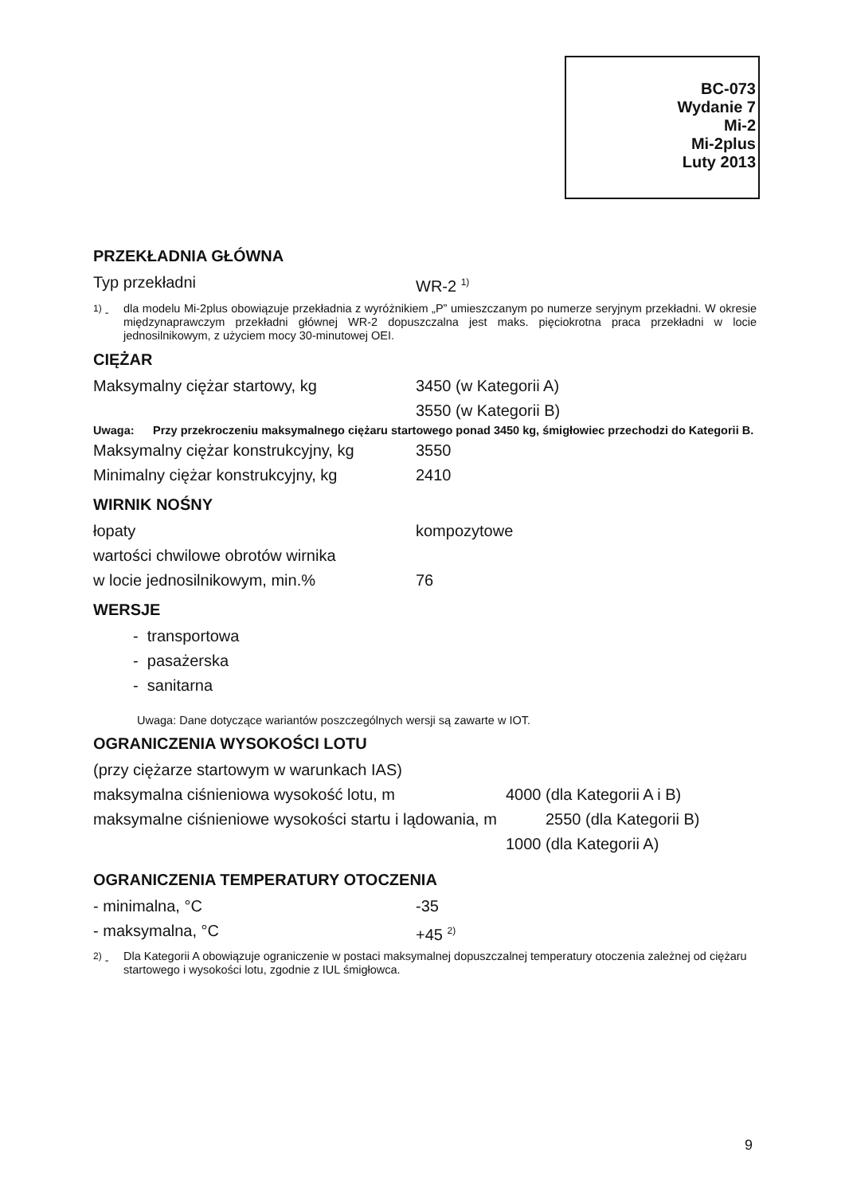BC-073
Wydanie 7
Mi-2
Mi-2plus
Luty 2013
PRZEKŁADNIA GŁÓWNA
Typ przekładni WR-2 <sup>1)</sup>
<sup>1)</sup> - dla modelu Mi-2plus obowiązuje przekładnia z wyróżnikiem „P” umieszczanym po numerze seryjnym przekładni. W okresie międzynaprawczym przekładni głównej WR-2 dopuszczalna jest maks. pięciokrotna praca przekładni w locie jednosilnikowym, z użyciem mocy 30-minutowej OEI.
CIĘŻAR
Maksymalny ciężar startowy, kg 3450 (w Kategorii A)
3550 (w Kategorii B)
Uwaga: Przy przekroczeniu maksymalnego ciężaru startowego ponad 3450 kg, śmigłowiec przechodzi do Kategorii B.
Maksymalny ciężar konstrukcyjny, kg
3550
Minimalny ciężar konstrukcyjny, kg
2410
WIRNIK NOŚNY
łopaty kompozytowe
wartości chwilowe obrotów wirnika
w locie jednosilnikowym, min.% 76
WERSJE
- transportowa
- pasażerska
- sanitarna
Uwaga: Dane dotyczące wariantów poszczególnych wersji są zawarte w IOT.
OGRANICZENIA WYSOKOŚCI LOTU
(przy ciężarze startowym w warunkach IAS)
maksymalna ciśnieniowa wysokość lotu, m 4000 (dla Kategorii A i B)
maksymalne ciśnieniowe wysokości startu i lądowania, m
2550 (dla Kategorii B)
1000 (dla Kategorii A)
OGRANICZENIA TEMPERATURY OTOCZENIA
- minimalna, °C -35
- maksymalna, °C +45 <sup>2)</sup>
<sup>2)</sup> - Dla Kategorii A obowiązuje ograniczenie w postaci maksymalnej dopuszczalnej temperatury otoczenia zależnej od ciężaru startowego i wysokości lotu, zgodnie z IUL śmigłowca.
9